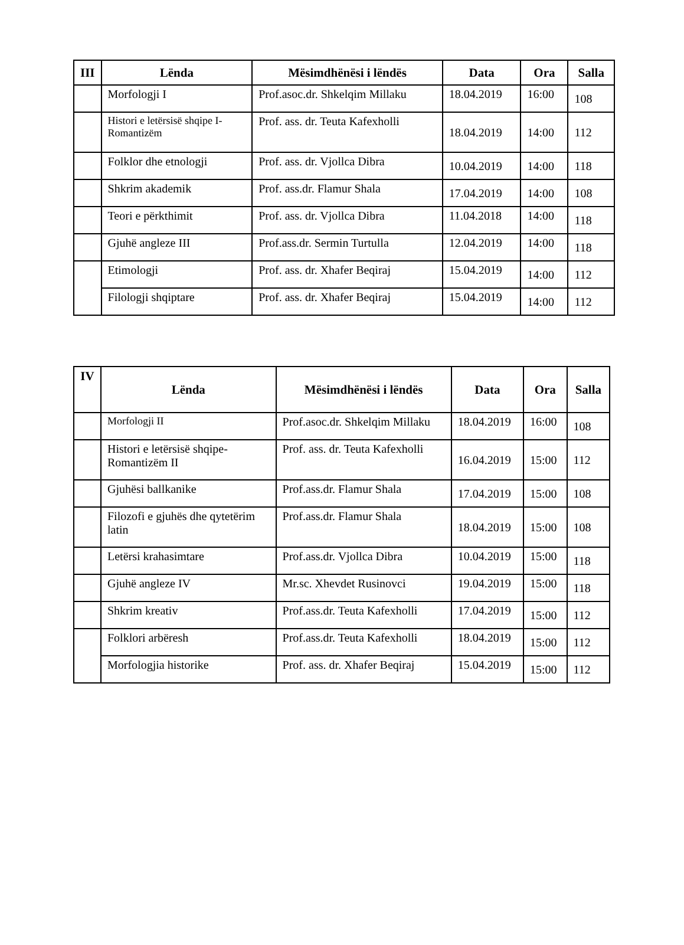| III | Lënda | Mësimdhënësi i lëndës | Data | Ora | Salla |
| --- | --- | --- | --- | --- | --- |
| | Morfologji I | Prof.asoc.dr. Shkelqim Millaku | 18.04.2019 | 16:00 | 108 |
| | Histori e letërsisë shqipe I- Romantizëm | Prof. ass. dr. Teuta Kafexholli | 18.04.2019 | 14:00 | 112 |
| | Folklor dhe etnologji | Prof. ass. dr. Vjollca Dibra | 10.04.2019 | 14:00 | 118 |
| | Shkrim akademik | Prof. ass.dr. Flamur Shala | 17.04.2019 | 14:00 | 108 |
| | Teori e përkthimit | Prof. ass. dr. Vjollca Dibra | 11.04.2018 | 14:00 | 118 |
| | Gjuhë angleze III | Prof.ass.dr. Sermin Turtulla | 12.04.2019 | 14:00 | 118 |
| | Etimologji | Prof. ass. dr. Xhafer Beqiraj | 15.04.2019 | 14:00 | 112 |
| | Filologji shqiptare | Prof. ass. dr. Xhafer Beqiraj | 15.04.2019 | 14:00 | 112 |
| IV | Lënda | Mësimdhënësi i lëndës | Data | Ora | Salla |
| --- | --- | --- | --- | --- | --- |
| | Morfologji II | Prof.asoc.dr. Shkelqim Millaku | 18.04.2019 | 16:00 | 108 |
| | Histori e letërsisë shqipe- Romantizëm II | Prof. ass. dr. Teuta Kafexholli | 16.04.2019 | 15:00 | 112 |
| | Gjuhësi ballkanike | Prof.ass.dr. Flamur Shala | 17.04.2019 | 15:00 | 108 |
| | Filozofi e gjuhës dhe qytetërim latin | Prof.ass.dr. Flamur Shala | 18.04.2019 | 15:00 | 108 |
| | Letërsi krahasimtare | Prof.ass.dr. Vjollca Dibra | 10.04.2019 | 15:00 | 118 |
| | Gjuhë angleze IV | Mr.sc. Xhevdet Rusinovci | 19.04.2019 | 15:00 | 118 |
| | Shkrim kreativ | Prof.ass.dr. Teuta Kafexholli | 17.04.2019 | 15:00 | 112 |
| | Folklori arbëresh | Prof.ass.dr. Teuta Kafexholli | 18.04.2019 | 15:00 | 112 |
| | Morfologjia historike | Prof. ass. dr. Xhafer Beqiraj | 15.04.2019 | 15:00 | 112 |